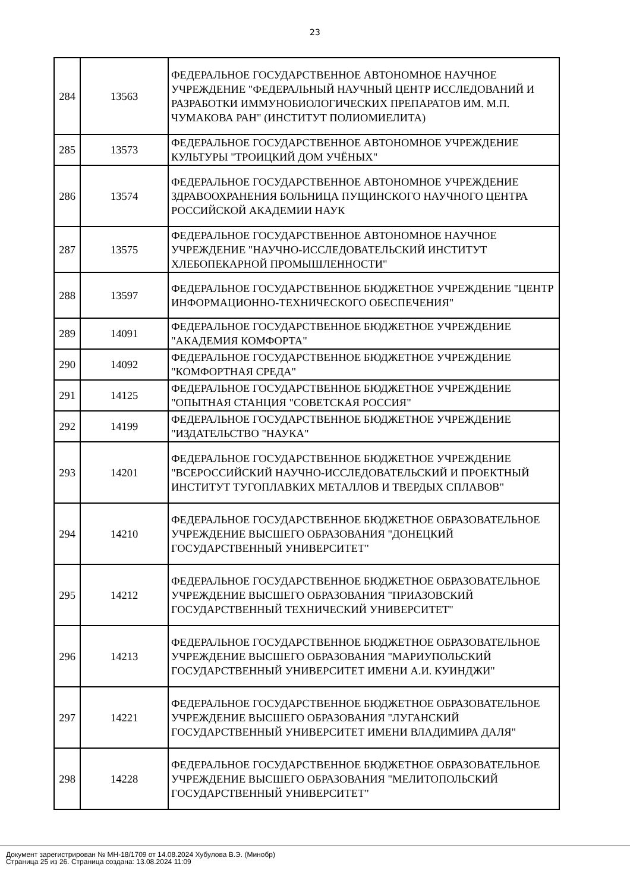23
| 284 | 13563 | ФЕДЕРАЛЬНОЕ ГОСУДАРСТВЕННОЕ АВТОНОМНОЕ НАУЧНОЕ УЧРЕЖДЕНИЕ "ФЕДЕРАЛЬНЫЙ НАУЧНЫЙ ЦЕНТР ИССЛЕДОВАНИЙ И РАЗРАБОТКИ ИММУНОБИОЛОГИЧЕСКИХ ПРЕПАРАТОВ ИМ. М.П. ЧУМАКОВА РАН" (ИНСТИТУТ ПОЛИОМИЕЛИТА) |
| 285 | 13573 | ФЕДЕРАЛЬНОЕ ГОСУДАРСТВЕННОЕ АВТОНОМНОЕ УЧРЕЖДЕНИЕ КУЛЬТУРЫ "ТРОИЦКИЙ ДОМ УЧЁНЫХ" |
| 286 | 13574 | ФЕДЕРАЛЬНОЕ ГОСУДАРСТВЕННОЕ АВТОНОМНОЕ УЧРЕЖДЕНИЕ ЗДРАВООХРАНЕНИЯ БОЛЬНИЦА ПУЩИНСКОГО НАУЧНОГО ЦЕНТРА РОССИЙСКОЙ АКАДЕМИИ НАУК |
| 287 | 13575 | ФЕДЕРАЛЬНОЕ ГОСУДАРСТВЕННОЕ АВТОНОМНОЕ НАУЧНОЕ УЧРЕЖДЕНИЕ "НАУЧНО-ИССЛЕДОВАТЕЛЬСКИЙ ИНСТИТУТ ХЛЕБОПЕКАРНОЙ ПРОМЫШЛЕННОСТИ" |
| 288 | 13597 | ФЕДЕРАЛЬНОЕ ГОСУДАРСТВЕННОЕ БЮДЖЕТНОЕ УЧРЕЖДЕНИЕ "ЦЕНТР ИНФОРМАЦИОННО-ТЕХНИЧЕСКОГО ОБЕСПЕЧЕНИЯ" |
| 289 | 14091 | ФЕДЕРАЛЬНОЕ ГОСУДАРСТВЕННОЕ БЮДЖЕТНОЕ УЧРЕЖДЕНИЕ "АКАДЕМИЯ КОМФОРТА" |
| 290 | 14092 | ФЕДЕРАЛЬНОЕ ГОСУДАРСТВЕННОЕ БЮДЖЕТНОЕ УЧРЕЖДЕНИЕ "КОМФОРТНАЯ СРЕДА" |
| 291 | 14125 | ФЕДЕРАЛЬНОЕ ГОСУДАРСТВЕННОЕ БЮДЖЕТНОЕ УЧРЕЖДЕНИЕ "ОПЫТНАЯ СТАНЦИЯ "СОВЕТСКАЯ РОССИЯ" |
| 292 | 14199 | ФЕДЕРАЛЬНОЕ ГОСУДАРСТВЕННОЕ БЮДЖЕТНОЕ УЧРЕЖДЕНИЕ "ИЗДАТЕЛЬСТВО "НАУКА" |
| 293 | 14201 | ФЕДЕРАЛЬНОЕ ГОСУДАРСТВЕННОЕ БЮДЖЕТНОЕ УЧРЕЖДЕНИЕ "ВСЕРОССИЙСКИЙ НАУЧНО-ИССЛЕДОВАТЕЛЬСКИЙ И ПРОЕКТНЫЙ ИНСТИТУТ ТУГОПЛАВКИХ МЕТАЛЛОВ И ТВЕРДЫХ СПЛАВОВ" |
| 294 | 14210 | ФЕДЕРАЛЬНОЕ ГОСУДАРСТВЕННОЕ БЮДЖЕТНОЕ ОБРАЗОВАТЕЛЬНОЕ УЧРЕЖДЕНИЕ ВЫСШЕГО ОБРАЗОВАНИЯ "ДОНЕЦКИЙ ГОСУДАРСТВЕННЫЙ УНИВЕРСИТЕТ" |
| 295 | 14212 | ФЕДЕРАЛЬНОЕ ГОСУДАРСТВЕННОЕ БЮДЖЕТНОЕ ОБРАЗОВАТЕЛЬНОЕ УЧРЕЖДЕНИЕ ВЫСШЕГО ОБРАЗОВАНИЯ "ПРИАЗОВСКИЙ ГОСУДАРСТВЕННЫЙ ТЕХНИЧЕСКИЙ УНИВЕРСИТЕТ" |
| 296 | 14213 | ФЕДЕРАЛЬНОЕ ГОСУДАРСТВЕННОЕ БЮДЖЕТНОЕ ОБРАЗОВАТЕЛЬНОЕ УЧРЕЖДЕНИЕ ВЫСШЕГО ОБРАЗОВАНИЯ "МАРИУПОЛЬСКИЙ ГОСУДАРСТВЕННЫЙ УНИВЕРСИТЕТ ИМЕНИ А.И. КУИНДЖИ" |
| 297 | 14221 | ФЕДЕРАЛЬНОЕ ГОСУДАРСТВЕННОЕ БЮДЖЕТНОЕ ОБРАЗОВАТЕЛЬНОЕ УЧРЕЖДЕНИЕ ВЫСШЕГО ОБРАЗОВАНИЯ "ЛУГАНСКИЙ ГОСУДАРСТВЕННЫЙ УНИВЕРСИТЕТ ИМЕНИ ВЛАДИМИРА ДАЛЯ" |
| 298 | 14228 | ФЕДЕРАЛЬНОЕ ГОСУДАРСТВЕННОЕ БЮДЖЕТНОЕ ОБРАЗОВАТЕЛЬНОЕ УЧРЕЖДЕНИЕ ВЫСШЕГО ОБРАЗОВАНИЯ "МЕЛИТОПОЛЬСКИЙ ГОСУДАРСТВЕННЫЙ УНИВЕРСИТЕТ" |
Документ зарегистрирован № МН-18/1709 от 14.08.2024 Хубулова В.Э. (Минобр)
Страница 25 из 26. Страница создана: 13.08.2024 11:09